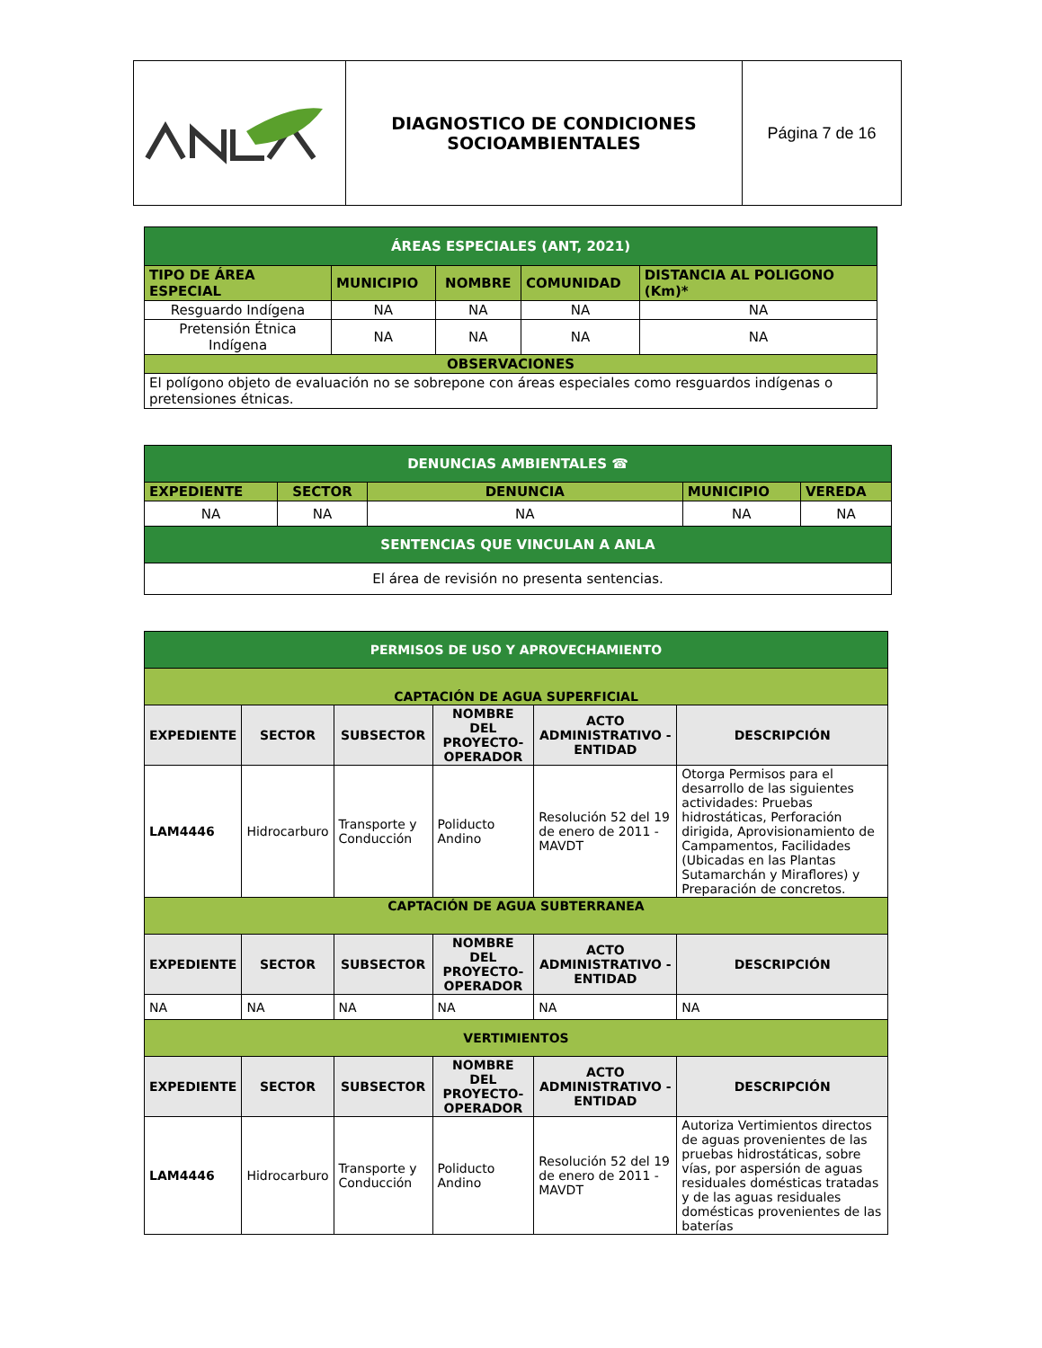| | DIAGNOSTICO DE CONDICIONES SOCIOAMBIENTALES | Página 7 de 16 |
| ÁREAS ESPECIALES (ANT, 2021) | | | | |
| TIPO DE ÁREA ESPECIAL | MUNICIPIO | NOMBRE | COMUNIDAD | DISTANCIA AL POLIGONO (Km)* |
| Resguardo Indígena | NA | NA | NA | NA |
| Pretensión Étnica Indígena | NA | NA | NA | NA |
| OBSERVACIONES | | | | |
| El polígono objeto de evaluación no se sobrepone con áreas especiales como resguardos indígenas o pretensiones étnicas. | | | | |
| DENUNCIAS AMBIENTALES ☎ | | | | |
| EXPEDIENTE | SECTOR | DENUNCIA | MUNICIPIO | VEREDA |
| NA | NA | NA | NA | NA |
| SENTENCIAS QUE VINCULAN A ANLA | | | | |
| El área de revisión no presenta sentencias. | | | | |
| PERMISOS DE USO Y APROVECHAMIENTO | | | | | |
| CAPTACIÓN DE AGUA SUPERFICIAL | | | | | |
| EXPEDIENTE | SECTOR | SUBSECTOR | NOMBRE DEL PROYECTO-OPERADOR | ACTO ADMINISTRATIVO - ENTIDAD | DESCRIPCIÓN |
| LAM4446 | Hidrocarburo | Transporte y Conducción | Poliducto Andino | Resolución 52 del 19 de enero de 2011 - MAVDT | Otorga Permisos para el desarrollo de las siguientes actividades: Pruebas hidrostáticas, Perforación dirigida, Aprovisionamiento de Campamentos, Facilidades (Ubicadas en las Plantas Sutamarchán y Miraflores) y Preparación de concretos. |
| CAPTACIÓN DE AGUA SUBTERRANEA | | | | | |
| EXPEDIENTE | SECTOR | SUBSECTOR | NOMBRE DEL PROYECTO-OPERADOR | ACTO ADMINISTRATIVO - ENTIDAD | DESCRIPCIÓN |
| NA | NA | NA | NA | NA | NA |
| VERTIMIENTOS | | | | | |
| EXPEDIENTE | SECTOR | SUBSECTOR | NOMBRE DEL PROYECTO-OPERADOR | ACTO ADMINISTRATIVO - ENTIDAD | DESCRIPCIÓN |
| LAM4446 | Hidrocarburo | Transporte y Conducción | Poliducto Andino | Resolución 52 del 19 de enero de 2011 - MAVDT | Autoriza Vertimientos directos de aguas provenientes de las pruebas hidrostáticas, sobre vías, por aspersión de aguas residuales domésticas tratadas y de las aguas residuales domésticas provenientes de las baterías |